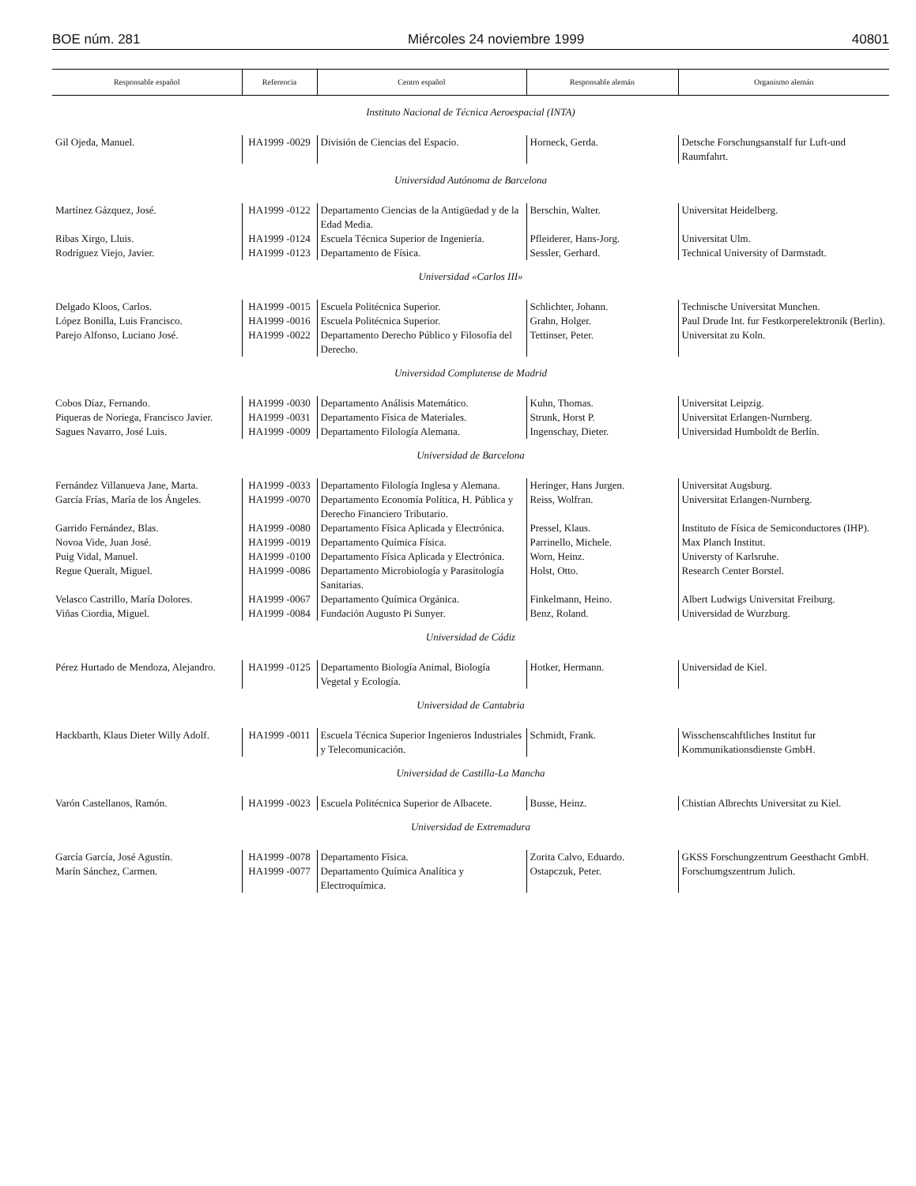BOE núm. 281 Miércoles 24 noviembre 1999 40801
| Responsable español | Referencia | Centro español | Responsable alemán | Organismo alemán |
| --- | --- | --- | --- | --- |
| Instituto Nacional de Técnica Aeroespacial (INTA) | | | | |
| Gil Ojeda, Manuel. | HA1999 -0029 | División de Ciencias del Espacio. | Horneck, Gerda. | Detsche Forschungsanstalf fur Luft-und Raumfahrt. |
| Universidad Autónoma de Barcelona | | | | |
| Martínez Gázquez, José. | HA1999 -0122 | Departamento Ciencias de la Antigüedad y de la Edad Media. | Berschin, Walter. | Universitat Heidelberg. |
| Ribas Xirgo, Lluis. | HA1999 -0124 | Escuela Técnica Superior de Ingeniería. | Pfleiderer, Hans-Jorg. | Universitat Ulm. |
| Rodríguez Viejo, Javier. | HA1999 -0123 | Departamento de Física. | Sessler, Gerhard. | Technical University of Darmstadt. |
| Universidad «Carlos III» | | | | |
| Delgado Kloos, Carlos. | HA1999 -0015 | Escuela Politécnica Superior. | Schlichter, Johann. | Technische Universitat Munchen. |
| López Bonilla, Luis Francisco. | HA1999 -0016 | Escuela Politécnica Superior. | Grahn, Holger. | Paul Drude Int. fur Festkorperelektronik (Berlin). |
| Parejo Alfonso, Luciano José. | HA1999 -0022 | Departamento Derecho Público y Filosofía del Derecho. | Tettinser, Peter. | Universitat zu Koln. |
| Universidad Complutense de Madrid | | | | |
| Cobos Díaz, Fernando. | HA1999 -0030 | Departamento Análisis Matemático. | Kuhn, Thomas. | Universitat Leipzig. |
| Piqueras de Noriega, Francisco Javier. | HA1999 -0031 | Departamento Física de Materiales. | Strunk, Horst P. | Universitat Erlangen-Nurnberg. |
| Sagues Navarro, José Luis. | HA1999 -0009 | Departamento Filología Alemana. | Ingenschay, Dieter. | Universidad Humboldt de Berlín. |
| Universidad de Barcelona | | | | |
| Fernández Villanueva Jane, Marta. | HA1999 -0033 | Departamento Filología Inglesa y Alemana. | Heringer, Hans Jurgen. | Universitat Augsburg. |
| García Frías, María de los Ángeles. | HA1999 -0070 | Departamento Economía Política, H. Pública y Derecho Financiero Tributario. | Reiss, Wolfran. | Universitat Erlangen-Nurnberg. |
| Garrido Fernández, Blas. | HA1999 -0080 | Departamento Física Aplicada y Electrónica. | Pressel, Klaus. | Instituto de Física de Semiconductores (IHP). |
| Novoa Vide, Juan José. | HA1999 -0019 | Departamento Química Física. | Parrinello, Michele. | Max Planch Institut. |
| Puig Vidal, Manuel. | HA1999 -0100 | Departamento Física Aplicada y Electrónica. | Worn, Heinz. | Universty of Karlsruhe. |
| Regue Queralt, Miguel. | HA1999 -0086 | Departamento Microbiología y Parasitología Sanitarias. | Holst, Otto. | Research Center Borstel. |
| Velasco Castrillo, María Dolores. | HA1999 -0067 | Departamento Química Orgánica. | Finkelmann, Heino. | Albert Ludwigs Universitat Freiburg. |
| Viñas Ciordia, Miguel. | HA1999 -0084 | Fundación Augusto Pi Sunyer. | Benz, Roland. | Universidad de Wurzburg. |
| Universidad de Cádiz | | | | |
| Pérez Hurtado de Mendoza, Alejandro. | HA1999 -0125 | Departamento Biología Animal, Biología Vegetal y Ecología. | Hotker, Hermann. | Universidad de Kiel. |
| Universidad de Cantabria | | | | |
| Hackbarth, Klaus Dieter Willy Adolf. | HA1999 -0011 | Escuela Técnica Superior Ingenieros Industriales y Telecomunicación. | Schmidt, Frank. | Wisschenscahftliches Institut fur Kommunikationsdienste GmbH. |
| Universidad de Castilla-La Mancha | | | | |
| Varón Castellanos, Ramón. | HA1999 -0023 | Escuela Politécnica Superior de Albacete. | Busse, Heinz. | Chistian Albrechts Universitat zu Kiel. |
| Universidad de Extremadura | | | | |
| García García, José Agustín. | HA1999 -0078 | Departamento Física. | Zorita Calvo, Eduardo. | GKSS Forschungzentrum Geesthacht GmbH. |
| Marín Sánchez, Carmen. | HA1999 -0077 | Departamento Química Analítica y Electroquímica. | Ostapczuk, Peter. | Forschumgszentrum Julich. |